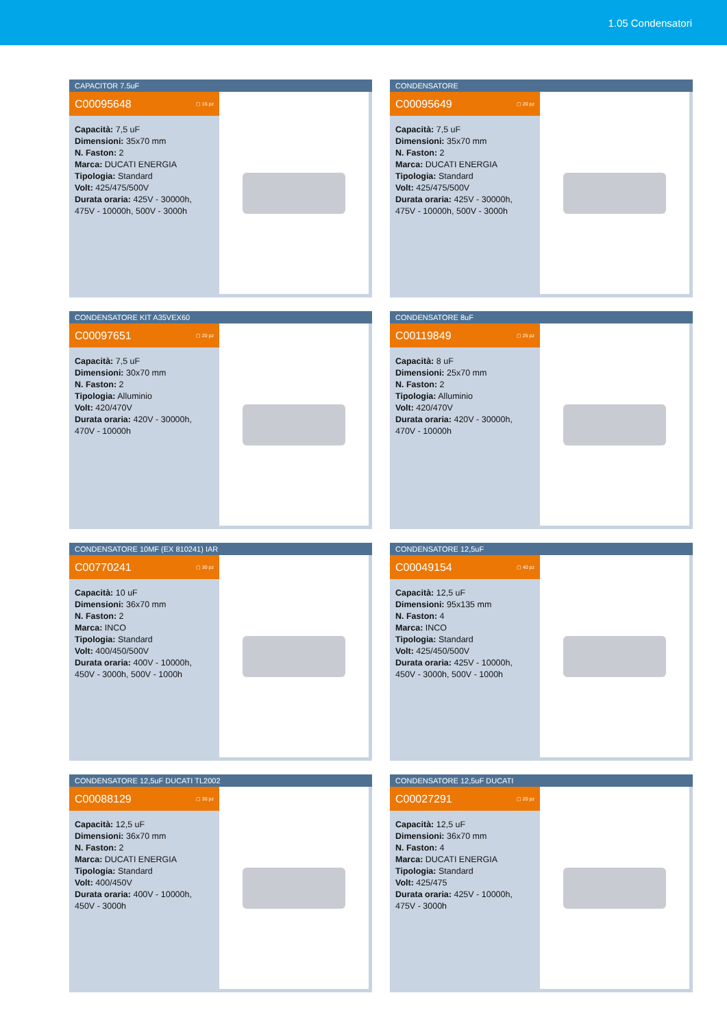1.05 Condensatori
CAPACITOR 7.5uF
C00095648 ▢ 15 pz
Capacità: 7,5 uF
Dimensioni: 35x70 mm
N. Faston: 2
Marca: DUCATI ENERGIA
Tipologia: Standard
Volt: 425/475/500V
Durata oraria: 425V - 30000h, 475V - 10000h, 500V - 3000h
CONDENSATORE
C00095649 ▢ 20 pz
Capacità: 7,5 uF
Dimensioni: 35x70 mm
N. Faston: 2
Marca: DUCATI ENERGIA
Tipologia: Standard
Volt: 425/475/500V
Durata oraria: 425V - 30000h, 475V - 10000h, 500V - 3000h
CONDENSATORE KIT A35VEX60
C00097651 ▢ 20 pz
Capacità: 7,5 uF
Dimensioni: 30x70 mm
N. Faston: 2
Tipologia: Alluminio
Volt: 420/470V
Durata oraria: 420V - 30000h, 470V - 10000h
CONDENSATORE 8uF
C00119849 ▢ 25 pz
Capacità: 8 uF
Dimensioni: 25x70 mm
N. Faston: 2
Tipologia: Alluminio
Volt: 420/470V
Durata oraria: 420V - 30000h, 470V - 10000h
CONDENSATORE 10MF (EX 810241) IAR
C00770241 ▢ 30 pz
Capacità: 10 uF
Dimensioni: 36x70 mm
N. Faston: 2
Marca: INCO
Tipologia: Standard
Volt: 400/450/500V
Durata oraria: 400V - 10000h, 450V - 3000h, 500V - 1000h
CONDENSATORE 12,5uF
C00049154 ▢ 40 pz
Capacità: 12,5 uF
Dimensioni: 95x135 mm
N. Faston: 4
Marca: INCO
Tipologia: Standard
Volt: 425/450/500V
Durata oraria: 425V - 10000h, 450V - 3000h, 500V - 1000h
CONDENSATORE 12,5uF DUCATI TL2002
C00088129 ▢ 30 pz
Capacità: 12,5 uF
Dimensioni: 36x70 mm
N. Faston: 2
Marca: DUCATI ENERGIA
Tipologia: Standard
Volt: 400/450V
Durata oraria: 400V - 10000h, 450V - 3000h
CONDENSATORE 12,5uF DUCATI
C00027291 ▢ 20 pz
Capacità: 12,5 uF
Dimensioni: 36x70 mm
N. Faston: 4
Marca: DUCATI ENERGIA
Tipologia: Standard
Volt: 425/475
Durata oraria: 425V - 10000h, 475V - 3000h